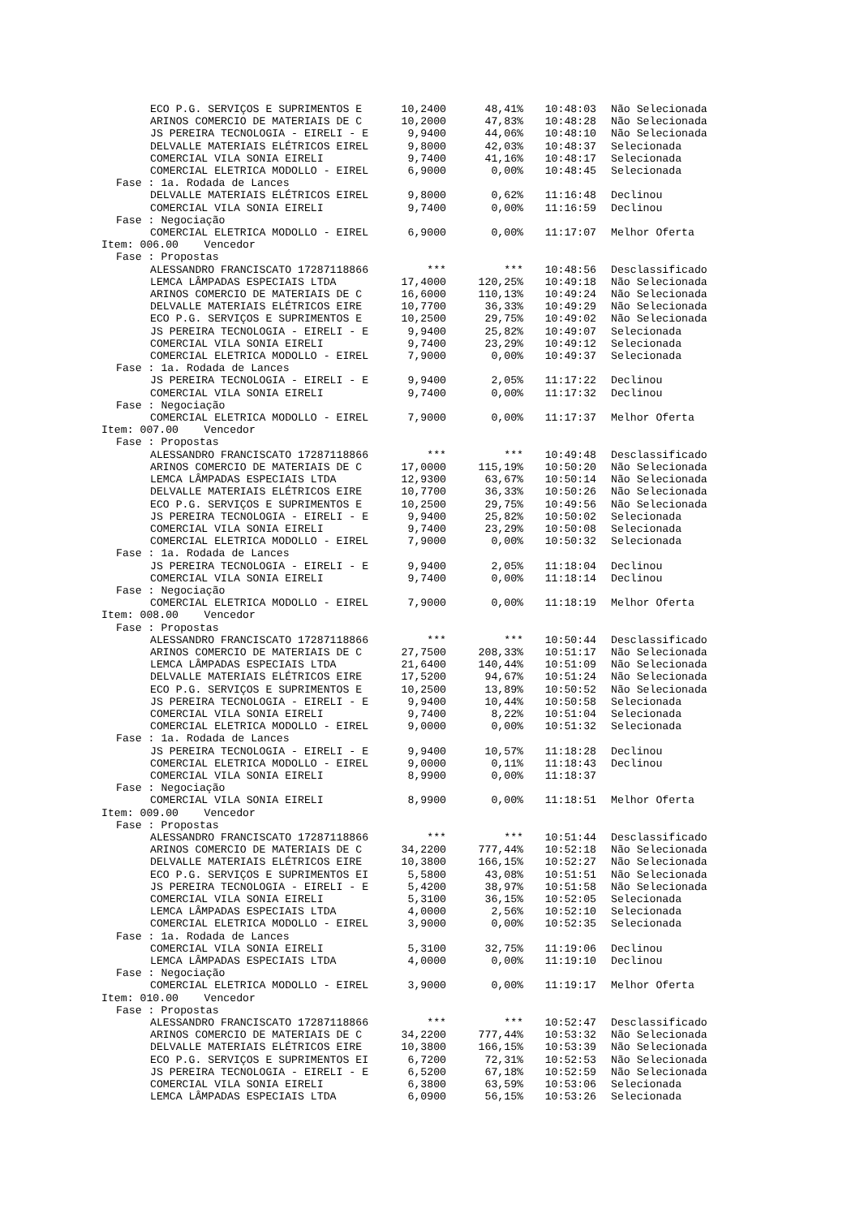| ECO P.G. SERVIÇOS E SUPRIMENTOS E | 10,2400 | 48,41% | 10:48:03 | Não Selecionada |
| ARINOS COMERCIO DE MATERIAIS DE C | 10,2000 | 47,83% | 10:48:28 | Não Selecionada |
| JS PEREIRA TECNOLOGIA - EIRELI - E | 9,9400 | 44,06% | 10:48:10 | Não Selecionada |
| DELVALLE MATERIAIS ELÉTRICOS EIREL | 9,8000 | 42,03% | 10:48:37 | Selecionada |
| COMERCIAL VILA SONIA EIRELI | 9,7400 | 41,16% | 10:48:17 | Selecionada |
| COMERCIAL ELETRICA MODOLLO - EIREL | 6,9000 | 0,00% | 10:48:45 | Selecionada |
| Fase : 1a. Rodada de Lances | | | | |
| DELVALLE MATERIAIS ELÉTRICOS EIREL | 9,8000 | 0,62% | 11:16:48 | Declinou |
| COMERCIAL VILA SONIA EIRELI | 9,7400 | 0,00% | 11:16:59 | Declinou |
| Fase : Negociação | | | | |
| COMERCIAL ELETRICA MODOLLO - EIREL | 6,9000 | 0,00% | 11:17:07 | Melhor Oferta |
| Item: 006.00 Vencedor | | | | |
| Fase : Propostas | | | | |
| ALESSANDRO FRANCISCATO 17287118866 | *** | *** | 10:48:56 | Desclassificado |
| LEMCA LÂMPADAS ESPECIAIS LTDA | 17,4000 | 120,25% | 10:49:18 | Não Selecionada |
| ARINOS COMERCIO DE MATERIAIS DE C | 16,6000 | 110,13% | 10:49:24 | Não Selecionada |
| DELVALLE MATERIAIS ELÉTRICOS EIRE | 10,7700 | 36,33% | 10:49:29 | Não Selecionada |
| ECO P.G. SERVIÇOS E SUPRIMENTOS E | 10,2500 | 29,75% | 10:49:02 | Não Selecionada |
| JS PEREIRA TECNOLOGIA - EIRELI - E | 9,9400 | 25,82% | 10:49:07 | Selecionada |
| COMERCIAL VILA SONIA EIRELI | 9,7400 | 23,29% | 10:49:12 | Selecionada |
| COMERCIAL ELETRICA MODOLLO - EIREL | 7,9000 | 0,00% | 10:49:37 | Selecionada |
| Fase : 1a. Rodada de Lances | | | | |
| JS PEREIRA TECNOLOGIA - EIRELI - E | 9,9400 | 2,05% | 11:17:22 | Declinou |
| COMERCIAL VILA SONIA EIRELI | 9,7400 | 0,00% | 11:17:32 | Declinou |
| Fase : Negociação | | | | |
| COMERCIAL ELETRICA MODOLLO - EIREL | 7,9000 | 0,00% | 11:17:37 | Melhor Oferta |
| Item: 007.00 Vencedor | | | | |
| Fase : Propostas | | | | |
| ALESSANDRO FRANCISCATO 17287118866 | *** | *** | 10:49:48 | Desclassificado |
| ARINOS COMERCIO DE MATERIAIS DE C | 17,0000 | 115,19% | 10:50:20 | Não Selecionada |
| LEMCA LÂMPADAS ESPECIAIS LTDA | 12,9300 | 63,67% | 10:50:14 | Não Selecionada |
| DELVALLE MATERIAIS ELÉTRICOS EIRE | 10,7700 | 36,33% | 10:50:26 | Não Selecionada |
| ECO P.G. SERVIÇOS E SUPRIMENTOS E | 10,2500 | 29,75% | 10:49:56 | Não Selecionada |
| JS PEREIRA TECNOLOGIA - EIRELI - E | 9,9400 | 25,82% | 10:50:02 | Selecionada |
| COMERCIAL VILA SONIA EIRELI | 9,7400 | 23,29% | 10:50:08 | Selecionada |
| COMERCIAL ELETRICA MODOLLO - EIREL | 7,9000 | 0,00% | 10:50:32 | Selecionada |
| Fase : 1a. Rodada de Lances | | | | |
| JS PEREIRA TECNOLOGIA - EIRELI - E | 9,9400 | 2,05% | 11:18:04 | Declinou |
| COMERCIAL VILA SONIA EIRELI | 9,7400 | 0,00% | 11:18:14 | Declinou |
| Fase : Negociação | | | | |
| COMERCIAL ELETRICA MODOLLO - EIREL | 7,9000 | 0,00% | 11:18:19 | Melhor Oferta |
| Item: 008.00 Vencedor | | | | |
| Fase : Propostas | | | | |
| ALESSANDRO FRANCISCATO 17287118866 | *** | *** | 10:50:44 | Desclassificado |
| ARINOS COMERCIO DE MATERIAIS DE C | 27,7500 | 208,33% | 10:51:17 | Não Selecionada |
| LEMCA LÂMPADAS ESPECIAIS LTDA | 21,6400 | 140,44% | 10:51:09 | Não Selecionada |
| DELVALLE MATERIAIS ELÉTRICOS EIRE | 17,5200 | 94,67% | 10:51:24 | Não Selecionada |
| ECO P.G. SERVIÇOS E SUPRIMENTOS E | 10,2500 | 13,89% | 10:50:52 | Não Selecionada |
| JS PEREIRA TECNOLOGIA - EIRELI - E | 9,9400 | 10,44% | 10:50:58 | Selecionada |
| COMERCIAL VILA SONIA EIRELI | 9,7400 | 8,22% | 10:51:04 | Selecionada |
| COMERCIAL ELETRICA MODOLLO - EIREL | 9,0000 | 0,00% | 10:51:32 | Selecionada |
| Fase : 1a. Rodada de Lances | | | | |
| JS PEREIRA TECNOLOGIA - EIRELI - E | 9,9400 | 10,57% | 11:18:28 | Declinou |
| COMERCIAL ELETRICA MODOLLO - EIREL | 9,0000 | 0,11% | 11:18:43 | Declinou |
| COMERCIAL VILA SONIA EIRELI | 8,9900 | 0,00% | 11:18:37 | |
| Fase : Negociação | | | | |
| COMERCIAL VILA SONIA EIRELI | 8,9900 | 0,00% | 11:18:51 | Melhor Oferta |
| Item: 009.00 Vencedor | | | | |
| Fase : Propostas | | | | |
| ALESSANDRO FRANCISCATO 17287118866 | *** | *** | 10:51:44 | Desclassificado |
| ARINOS COMERCIO DE MATERIAIS DE C | 34,2200 | 777,44% | 10:52:18 | Não Selecionada |
| DELVALLE MATERIAIS ELÉTRICOS EIRE | 10,3800 | 166,15% | 10:52:27 | Não Selecionada |
| ECO P.G. SERVIÇOS E SUPRIMENTOS EI | 5,5800 | 43,08% | 10:51:51 | Não Selecionada |
| JS PEREIRA TECNOLOGIA - EIRELI - E | 5,4200 | 38,97% | 10:51:58 | Não Selecionada |
| COMERCIAL VILA SONIA EIRELI | 5,3100 | 36,15% | 10:52:05 | Selecionada |
| LEMCA LÂMPADAS ESPECIAIS LTDA | 4,0000 | 2,56% | 10:52:10 | Selecionada |
| COMERCIAL ELETRICA MODOLLO - EIREL | 3,9000 | 0,00% | 10:52:35 | Selecionada |
| Fase : 1a. Rodada de Lances | | | | |
| COMERCIAL VILA SONIA EIRELI | 5,3100 | 32,75% | 11:19:06 | Declinou |
| LEMCA LÂMPADAS ESPECIAIS LTDA | 4,0000 | 0,00% | 11:19:10 | Declinou |
| Fase : Negociação | | | | |
| COMERCIAL ELETRICA MODOLLO - EIREL | 3,9000 | 0,00% | 11:19:17 | Melhor Oferta |
| Item: 010.00 Vencedor | | | | |
| Fase : Propostas | | | | |
| ALESSANDRO FRANCISCATO 17287118866 | *** | *** | 10:52:47 | Desclassificado |
| ARINOS COMERCIO DE MATERIAIS DE C | 34,2200 | 777,44% | 10:53:32 | Não Selecionada |
| DELVALLE MATERIAIS ELÉTRICOS EIRE | 10,3800 | 166,15% | 10:53:39 | Não Selecionada |
| ECO P.G. SERVIÇOS E SUPRIMENTOS EI | 6,7200 | 72,31% | 10:52:53 | Não Selecionada |
| JS PEREIRA TECNOLOGIA - EIRELI - E | 6,5200 | 67,18% | 10:52:59 | Não Selecionada |
| COMERCIAL VILA SONIA EIRELI | 6,3800 | 63,59% | 10:53:06 | Selecionada |
| LEMCA LÂMPADAS ESPECIAIS LTDA | 6,0900 | 56,15% | 10:53:26 | Selecionada |